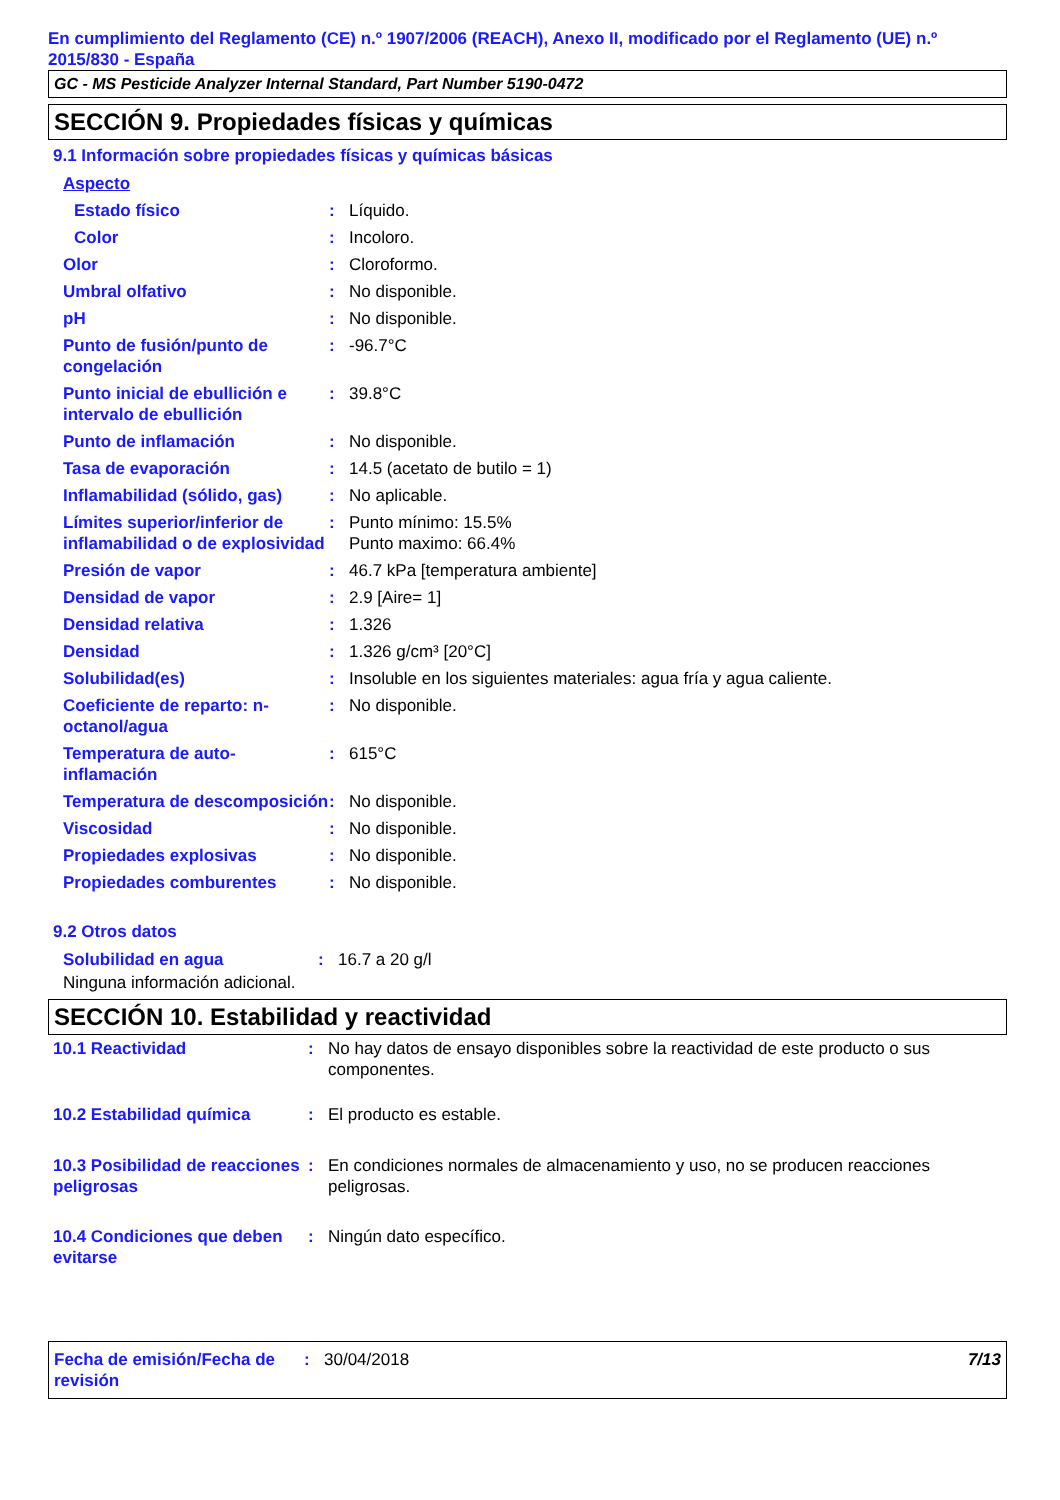En cumplimiento del Reglamento (CE) n.º 1907/2006 (REACH), Anexo II, modificado por el Reglamento (UE) n.º 2015/830 - España
GC - MS Pesticide Analyzer Internal Standard, Part Number 5190-0472
SECCIÓN 9. Propiedades físicas y químicas
9.1 Información sobre propiedades físicas y químicas básicas
| Aspecto | | |
| Estado físico | : | Líquido. |
| Color | : | Incoloro. |
| Olor | : | Cloroformo. |
| Umbral olfativo | : | No disponible. |
| pH | : | No disponible. |
| Punto de fusión/punto de congelación | : | -96.7°C |
| Punto inicial de ebullición e intervalo de ebullición | : | 39.8°C |
| Punto de inflamación | : | No disponible. |
| Tasa de evaporación | : | 14.5 (acetato de butilo = 1) |
| Inflamabilidad (sólido, gas) | : | No aplicable. |
| Límites superior/inferior de inflamabilidad o de explosividad | : | Punto mínimo: 15.5% Punto maximo: 66.4% |
| Presión de vapor | : | 46.7 kPa [temperatura ambiente] |
| Densidad de vapor | : | 2.9 [Aire= 1] |
| Densidad relativa | : | 1.326 |
| Densidad | : | 1.326 g/cm³ [20°C] |
| Solubilidad(es) | : | Insoluble en los siguientes materiales: agua fría y agua caliente. |
| Coeficiente de reparto: n-octanol/agua | : | No disponible. |
| Temperatura de auto-inflamación | : | 615°C |
| Temperatura de descomposición | : | No disponible. |
| Viscosidad | : | No disponible. |
| Propiedades explosivas | : | No disponible. |
| Propiedades comburentes | : | No disponible. |
9.2 Otros datos
| Solubilidad en agua | : | 16.7 a 20 g/l |
Ninguna información adicional.
SECCIÓN 10. Estabilidad y reactividad
| 10.1 Reactividad | : | No hay datos de ensayo disponibles sobre la reactividad de este producto o sus componentes. |
| 10.2 Estabilidad química | : | El producto es estable. |
| 10.3 Posibilidad de reacciones peligrosas | : | En condiciones normales de almacenamiento y uso, no se producen reacciones peligrosas. |
| 10.4 Condiciones que deben evitarse | : | Ningún dato específico. |
| Fecha de emisión/Fecha de revisión | : | 30/04/2018 | 7/13 |